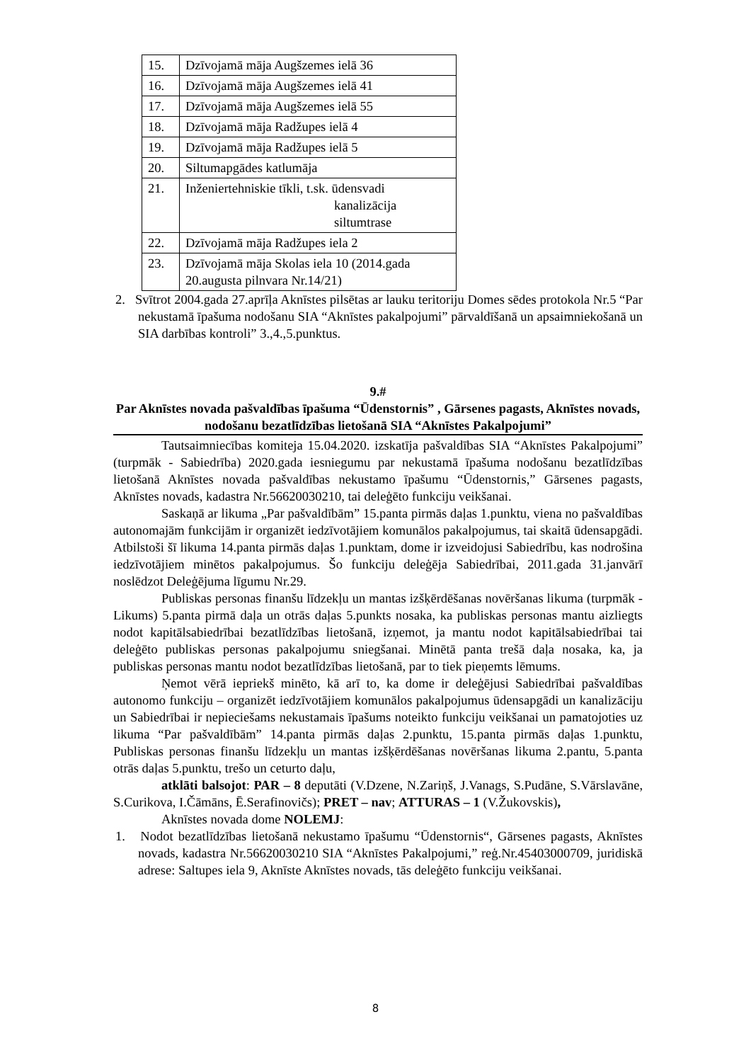| 15. | Dzīvojamā māja Augšzemes ielā 36 |
| 16. | Dzīvojamā māja Augšzemes ielā 41 |
| 17. | Dzīvojamā māja Augšzemes ielā 55 |
| 18. | Dzīvojamā māja Radžupes ielā 4 |
| 19. | Dzīvojamā māja Radžupes ielā 5 |
| 20. | Siltumapgādes katlumāja |
| 21. | Inženiertehniskie tīkli, t.sk. ūdensvadi kanalizācija siltumtrase |
| 22. | Dzīvojamā māja Radžupes iela 2 |
| 23. | Dzīvojamā māja Skolas iela 10 (2014.gada 20.augusta pilnvara Nr.14/21) |
2. Svītrot 2004.gada 27.aprīļa Aknīstes pilsētas ar lauku teritoriju Domes sēdes protokola Nr.5 “Par nekustamā īpašuma nodošanu SIA “Aknīstes pakalpojumi” pārvaldīšanā un apsaimniekošanā un SIA darbības kontroli” 3.,4.,5.punktus.
9.#
Par Aknīstes novada pašvaldības īpašuma “Ūdenstornis” , Gārsenes pagasts, Aknīstes novads, nodošanu bezatlīdzības lietošanā SIA “Aknīstes Pakalpojumi”
Tautsaimniecības komiteja 15.04.2020. izskatīja pašvaldības SIA “Aknīstes Pakalpojumi” (turpmāk - Sabiedrība) 2020.gada iesniegumu par nekustamā īpašuma nodošanu bezatlīdzības lietošanā Aknīstes novada pašvaldības nekustamo īpašumu “Ūdenstornis,” Gārsenes pagasts, Aknīstes novads, kadastra Nr.56620030210, tai deleģēto funkciju veikšanai.
Saskaņā ar likuma „Par pašvaldībām” 15.panta pirmās daļas 1.punktu, viena no pašvaldības autonomajām funkcijām ir organizēt iedzīvotājiem komunālos pakalpojumus, tai skaitā ūdensapgādi. Atbilstoši šī likuma 14.panta pirmās daļas 1.punktam, dome ir izveidojusi Sabiedrību, kas nodrošina iedzīvotājiem minētos pakalpojumus. Šo funkciju deleģēja Sabiedrībai, 2011.gada 31.janvārī noslēdzot Deleģējuma līgumu Nr.29.
Publiskas personas finanšu līdzekļu un mantas izšķērdēšanas novēršanas likuma (turpmāk - Likums) 5.panta pirmā daļa un otrās daļas 5.punkts nosaka, ka publiskas personas mantu aizliegts nodot kapitālsabiedrībai bezatlīdzības lietošanā, izņemot, ja mantu nodot kapitālsabiedrībai tai deleģēto publiskas personas pakalpojumu sniegšanai. Minētā panta trešā daļa nosaka, ka, ja publiskas personas mantu nodot bezatlīdzības lietošanā, par to tiek pieņemts lēmums.
Ņemot vērā iepriekš minēto, kā arī to, ka dome ir deleģējusi Sabiedrībai pašvaldības autonomo funkciju – organizēt iedzīvotājiem komunālos pakalpojumus ūdensapgādi un kanalizāciju un Sabiedrībai ir nepieciešams nekustamais īpašums noteikto funkciju veikšanai un pamatojoties uz likuma “Par pašvaldībām” 14.panta pirmās daļas 2.punktu, 15.panta pirmās daļas 1.punktu, Publiskas personas finanšu līdzekļu un mantas izšķērdēšanas novēršanas likuma 2.pantu, 5.panta otrās daļas 5.punktu, trešo un ceturto daļu,
atklāti balsojot: PAR – 8 deputāti (V.Dzene, N.Zariņš, J.Vanags, S.Pudāne, S.Vārslavāne, S.Curikova, I.Čāmāns, Ē.Serafinovičs); PRET – nav; ATTURAS – 1 (V.Žukovskis),
Aknīstes novada dome NOLEMJ:
1. Nodot bezatlīdzības lietošanā nekustamo īpašumu “Ūdenstornis“, Gārsenes pagasts, Aknīstes novads, kadastra Nr.56620030210 SIA “Aknīstes Pakalpojumi,” reģ.Nr.45403000709, juridiskā adrese: Saltupes iela 9, Aknīste Aknīstes novads, tās deleģēto funkciju veikšanai.
8